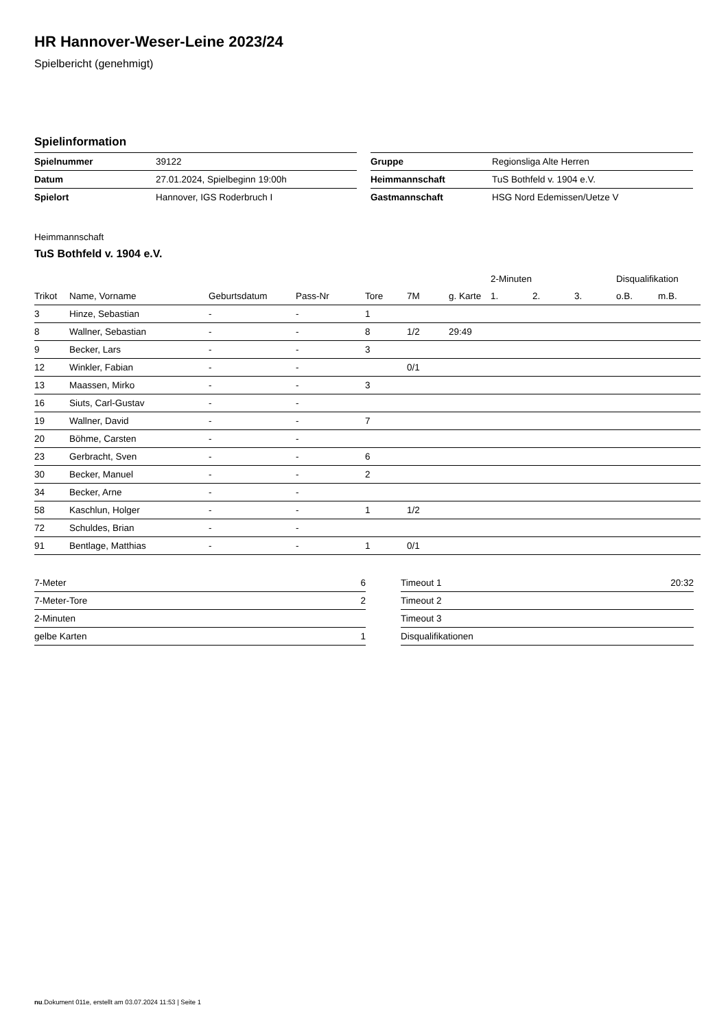HR Hannover-Weser-Leine 2023/24
Spielbericht (genehmigt)
Spielinformation
| Spielnummer | 39122 |
| Datum | 27.01.2024, Spielbeginn 19:00h |
| Spielort | Hannover, IGS Roderbruch I |
| Gruppe | Regionsliga Alte Herren |
| Heimmannschaft | TuS Bothfeld v. 1904 e.V. |
| Gastmannschaft | HSG Nord Edemissen/Uetze V |
Heimmannschaft
TuS Bothfeld v. 1904 e.V.
| | | | | | | | 2-Minuten | | | Disqualifikation | |
| --- | --- | --- | --- | --- | --- | --- | --- | --- | --- | --- | --- |
| Trikot | Name, Vorname | Geburtsdatum | Pass-Nr | Tore | 7M | g. Karte | 1. | 2. | 3. | o.B. | m.B. |
| 3 | Hinze, Sebastian | - | - | 1 | | | | | | | |
| 8 | Wallner, Sebastian | - | - | 8 | 1/2 | 29:49 | | | | | |
| 9 | Becker, Lars | - | - | 3 | | | | | | | |
| 12 | Winkler, Fabian | - | - | | 0/1 | | | | | | |
| 13 | Maassen, Mirko | - | - | 3 | | | | | | | |
| 16 | Siuts, Carl-Gustav | - | - | | | | | | | | |
| 19 | Wallner, David | - | - | 7 | | | | | | | |
| 20 | Böhme, Carsten | - | - | | | | | | | | |
| 23 | Gerbracht, Sven | - | - | 6 | | | | | | | |
| 30 | Becker, Manuel | - | - | 2 | | | | | | | |
| 34 | Becker, Arne | - | - | | | | | | | | |
| 58 | Kaschlun, Holger | - | - | 1 | 1/2 | | | | | | |
| 72 | Schuldes, Brian | - | - | | | | | | | | |
| 91 | Bentlage, Matthias | - | - | 1 | 0/1 | | | | | | |
| 7-Meter | 6 |
| 7-Meter-Tore | 2 |
| 2-Minuten | |
| gelbe Karten | 1 |
| Timeout 1 | 20:32 |
| Timeout 2 | |
| Timeout 3 | |
| Disqualifikationen | |
nu.Dokument 011e, erstellt am 03.07.2024 11:53 | Seite 1